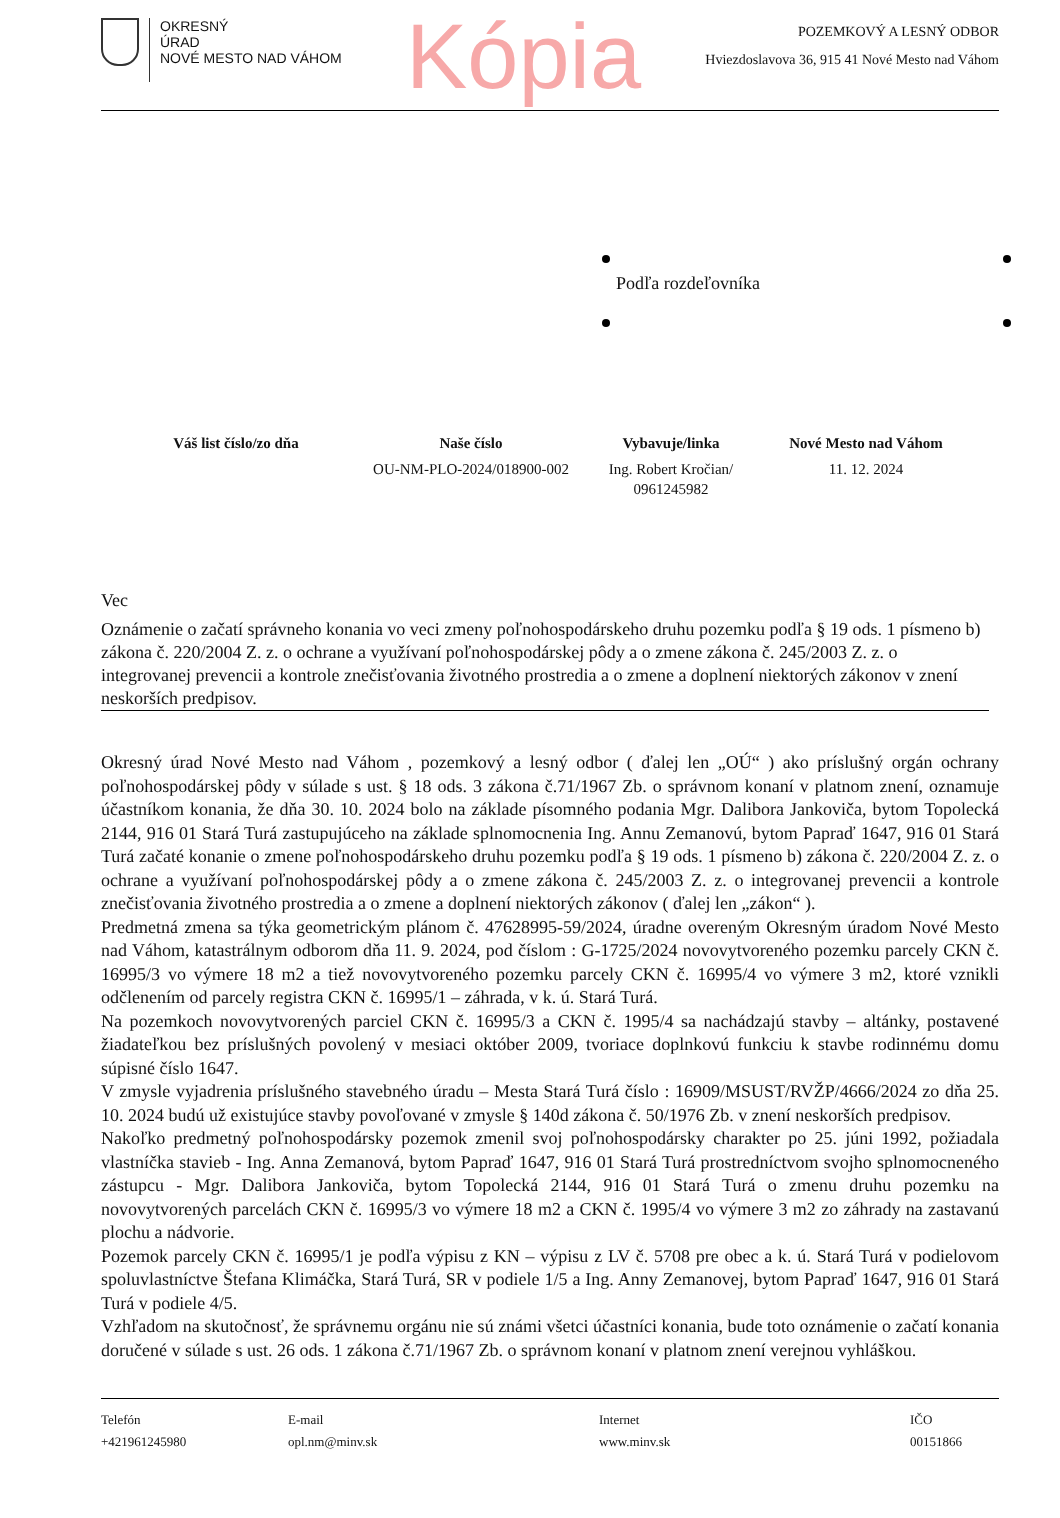OKRESNÝ
ÚRAD
NOVÉ MESTO NAD VÁHOM
Kópia
POZEMKOVÝ A LESNÝ ODBOR
Hviezdoslavova 36, 915 41 Nové Mesto nad Váhom
Podľa rozdeľovníka
Váš list číslo/zo dňa Naše číslo
OU-NM-PLO-2024/018900-002
Vybavuje/linka
Ing. Robert Kročian/
0961245982
Nové Mesto nad Váhom
11. 12. 2024
Vec
Oznámenie o začatí správneho konania vo veci zmeny poľnohospodárskeho druhu pozemku podľa § 19 ods. 1 písmeno b) zákona č. 220/2004 Z. z. o ochrane a využívaní poľnohospodárskej pôdy a o zmene zákona č. 245/2003 Z. z. o integrovanej prevencii a kontrole znečisťovania životného prostredia a o zmene a doplnení niektorých zákonov v znení neskorších predpisov.
Okresný úrad Nové Mesto nad Váhom , pozemkový a lesný odbor ( ďalej len „OÚ“ ) ako príslušný orgán ochrany poľnohospodárskej pôdy v súlade s ust. § 18 ods. 3 zákona č.71/1967 Zb. o správnom konaní v platnom znení, oznamuje účastníkom konania, že dňa 30. 10. 2024 bolo na základe písomného podania Mgr. Dalibora Jankoviča, bytom Topolecká 2144, 916 01 Stará Turá zastupujúceho na základe splnomocnenia Ing. Annu Zemanovú, bytom Papraď 1647, 916 01 Stará Turá začaté konanie o zmene poľnohospodárskeho druhu pozemku podľa § 19 ods. 1 písmeno b) zákona č. 220/2004 Z. z. o ochrane a využívaní poľnohospodárskej pôdy a o zmene zákona č. 245/2003 Z. z. o integrovanej prevencii a kontrole znečisťovania životného prostredia a o zmene a doplnení niektorých zákonov ( ďalej len „zákon“ ).
Predmetná zmena sa týka geometrickým plánom č. 47628995-59/2024, úradne overeným Okresným úradom Nové Mesto nad Váhom, katastrálnym odborom dňa 11. 9. 2024, pod číslom : G-1725/2024 novovytvoreného pozemku parcely CKN č. 16995/3 vo výmere 18 m2 a tiež novovytvoreného pozemku parcely CKN č. 16995/4 vo výmere 3 m2, ktoré vznikli odčlenením od parcely registra CKN č. 16995/1 – záhrada, v k. ú. Stará Turá.
Na pozemkoch novovytvorených parciel CKN č. 16995/3 a CKN č. 1995/4 sa nachádzajú stavby – altánky, postavené žiadateľkou bez príslušných povolený v mesiaci október 2009, tvoriace doplnkovú funkciu k stavbe rodinnému domu súpisné číslo 1647.
V zmysle vyjadrenia príslušného stavebného úradu – Mesta Stará Turá číslo : 16909/MSUST/RVŽP/4666/2024 zo dňa 25. 10. 2024 budú už existujúce stavby povoľované v zmysle § 140d zákona č. 50/1976 Zb. v znení neskorších predpisov.
Nakoľko predmetný poľnohospodársky pozemok zmenil svoj poľnohospodársky charakter po 25. júni 1992, požiadala vlastníčka stavieb - Ing. Anna Zemanová, bytom Papraď 1647, 916 01 Stará Turá prostredníctvom svojho splnomocneného zástupcu - Mgr. Dalibora Jankoviča, bytom Topolecká 2144, 916 01 Stará Turá o zmenu druhu pozemku na novovytvorených parcelách CKN č. 16995/3 vo výmere 18 m2 a CKN č. 1995/4 vo výmere 3 m2 zo záhrady na zastavanú plochu a nádvorie.
Pozemok parcely CKN č. 16995/1 je podľa výpisu z KN – výpisu z LV č. 5708 pre obec a k. ú. Stará Turá v podielovom spoluvlastníctve Štefana Klimáčka, Stará Turá, SR v podiele 1/5 a Ing. Anny Zemanovej, bytom Papraď 1647, 916 01 Stará Turá v podiele 4/5.
Vzhľadom na skutočnosť, že správnemu orgánu nie sú známi všetci účastníci konania, bude toto oznámenie o začatí konania doručené v súlade s ust. 26 ods. 1 zákona č.71/1967 Zb. o správnom konaní v platnom znení verejnou vyhláškou.
Telefón
+421961245980
E-mail
opl.nm@minv.sk
Internet
www.minv.sk
IČO
00151866